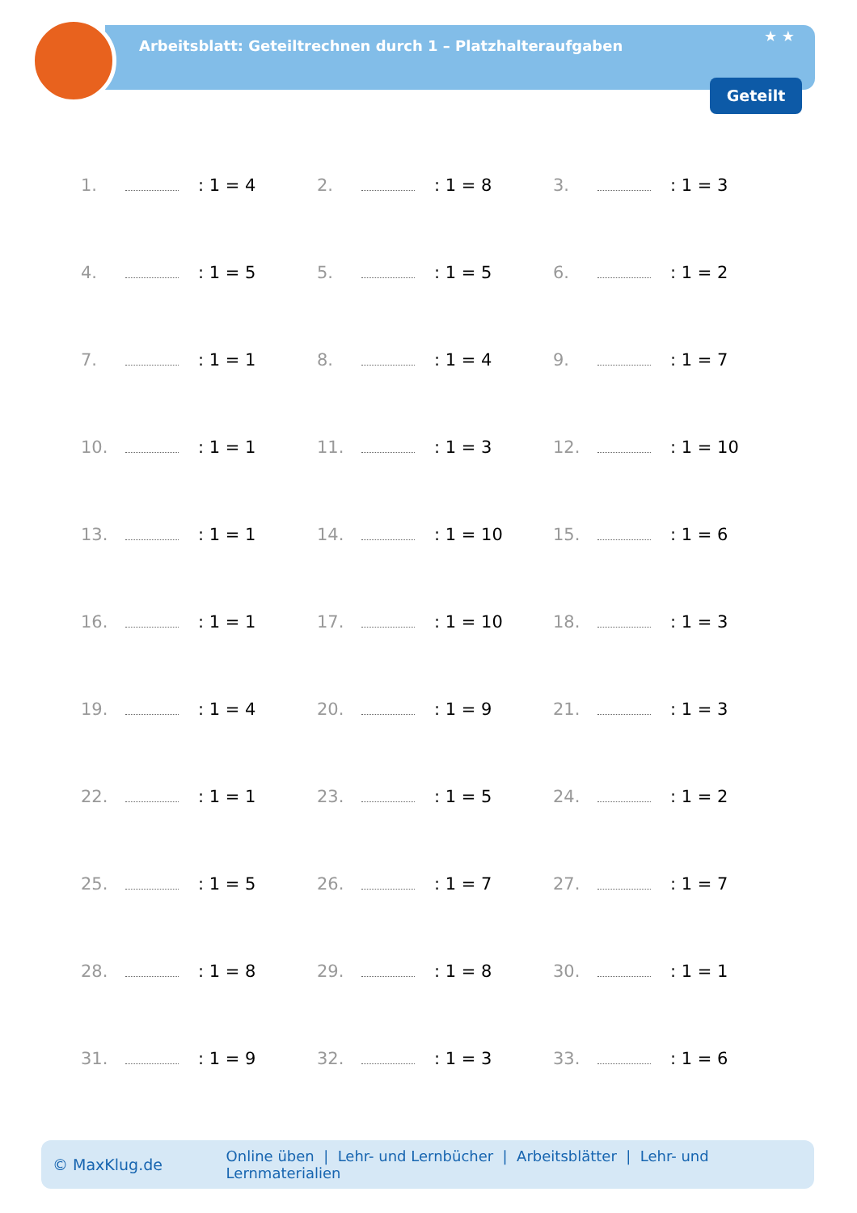Arbeitsblatt: Geteiltrechnen durch 1 – Platzhalteraufgaben
★ ★
Geteilt
| 1. | | : 1 = 4 | 2. | | : 1 = 8 | 3. | | : 1 = 3 |
| 4. | | : 1 = 5 | 5. | | : 1 = 5 | 6. | | : 1 = 2 |
| 7. | | : 1 = 1 | 8. | | : 1 = 4 | 9. | | : 1 = 7 |
| 10. | | : 1 = 1 | 11. | | : 1 = 3 | 12. | | : 1 = 10 |
| 13. | | : 1 = 1 | 14. | | : 1 = 10 | 15. | | : 1 = 6 |
| 16. | | : 1 = 1 | 17. | | : 1 = 10 | 18. | | : 1 = 3 |
| 19. | | : 1 = 4 | 20. | | : 1 = 9 | 21. | | : 1 = 3 |
| 22. | | : 1 = 1 | 23. | | : 1 = 5 | 24. | | : 1 = 2 |
| 25. | | : 1 = 5 | 26. | | : 1 = 7 | 27. | | : 1 = 7 |
| 28. | | : 1 = 8 | 29. | | : 1 = 8 | 30. | | : 1 = 1 |
| 31. | | : 1 = 9 | 32. | | : 1 = 3 | 33. | | : 1 = 6 |
© MaxKlug.de Online üben | Lehr- und Lernbücher | Arbeitsblätter | Lehr- und Lernmaterialien